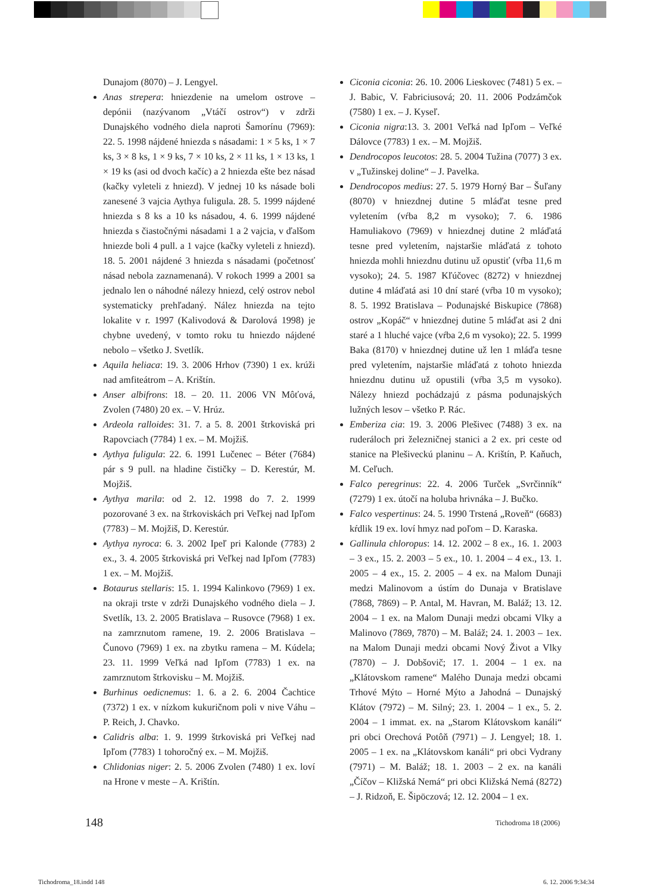Dunajom (8070) – J. Lengyel.
Anas strepera: hniezdenie na umelom ostrove – depónii (nazývanom „Vtáčí ostrov“) v zdrži Dunajského vodného diela naproti Šamorínu (7969): 22. 5. 1998 nájdené hniezda s násadami: 1 × 5 ks, 1 × 7 ks, 3 × 8 ks, 1 × 9 ks, 7 × 10 ks, 2 × 11 ks, 1 × 13 ks, 1 × 19 ks (asi od dvoch kačíc) a 2 hniezda ešte bez násad (kačky vyleteli z hniezd). V jednej 10 ks násade boli zanesené 3 vajcia Aythya fuligula. 28. 5. 1999 nájdené hniezda s 8 ks a 10 ks násadou, 4. 6. 1999 nájdené hniezda s čiastočnými násadami 1 a 2 vajcia, v ďalšom hniezde boli 4 pull. a 1 vajce (kačky vyleteli z hniezd). 18. 5. 2001 nájdené 3 hniezda s násadami (početnosť násad nebola zaznamenaná). V rokoch 1999 a 2001 sa jednalo len o náhodné nálezy hniezd, celý ostrov nebol systematicky prehľadaný. Nález hniezda na tejto lokalite v r. 1997 (Kalivodová & Darolová 1998) je chybne uvedený, v tomto roku tu hniezdo nájdené nebolo – všetko J. Svetlík.
Aquila heliaca: 19. 3. 2006 Hrhov (7390) 1 ex. krúži nad amfiteátrom – A. Krištín.
Anser albifrons: 18. – 20. 11. 2006 VN Môťová, Zvolen (7480) 20 ex. – V. Hrúz.
Ardeola ralloides: 31. 7. a 5. 8. 2001 štrkoviská pri Rapovciach (7784) 1 ex. – M. Mojžiš.
Aythya fuligula: 22. 6. 1991 Lučenec – Béter (7684) pár s 9 pull. na hladine čističky – D. Kerestúr, M. Mojžiš.
Aythya marila: od 2. 12. 1998 do 7. 2. 1999 pozorované 3 ex. na štrkoviskách pri Veľkej nad Ipľom (7783) – M. Mojžiš, D. Kerestúr.
Aythya nyroca: 6. 3. 2002 Ipeľ pri Kalonde (7783) 2 ex., 3. 4. 2005 štrkoviská pri Veľkej nad Ipľom (7783) 1 ex. – M. Mojžiš.
Botaurus stellaris: 15. 1. 1994 Kalinkovo (7969) 1 ex. na okraji trste v zdrži Dunajského vodného diela – J. Svetlík, 13. 2. 2005 Bratislava – Rusovce (7968) 1 ex. na zamrznutom ramene, 19. 2. 2006 Bratislava – Čunovo (7969) 1 ex. na zbytku ramena – M. Kúdela; 23. 11. 1999 Veľká nad Ipľom (7783) 1 ex. na zamrznutom štrkovisku – M. Mojžiš.
Burhinus oedicnemus: 1. 6. a 2. 6. 2004 Čachtice (7372) 1 ex. v nízkom kukuričnom poli v nive Váhu – P. Reich, J. Chavko.
Calidris alba: 1. 9. 1999 štrkoviská pri Veľkej nad Ipľom (7783) 1 tohoročný ex. – M. Mojžiš.
Chlidonias niger: 2. 5. 2006 Zvolen (7480) 1 ex. loví na Hrone v meste – A. Krištín.
Ciconia ciconia: 26. 10. 2006 Lieskovec (7481) 5 ex. – J. Babic, V. Fabriciusová; 20. 11. 2006 Podzámčok (7580) 1 ex. – J. Kyseľ.
Ciconia nigra:13. 3. 2001 Veľká nad Ipľom – Veľké Dálovce (7783) 1 ex. – M. Mojžiš.
Dendrocopos leucotos: 28. 5. 2004 Tužina (7077) 3 ex. v „Tužinskej doline“ – J. Pavelka.
Dendrocopos medius: 27. 5. 1979 Horný Bar – Šuľany (8070) v hniezdnej dutine 5 mláďat tesne pred vyletením (vŕba 8,2 m vysoko); 7. 6. 1986 Hamuliakovo (7969) v hniezdnej dutine 2 mláďatá tesne pred vyletením, najstaršie mláďatá z tohoto hniezda mohli hniezdnu dutinu už opustiť (vŕba 11,6 m vysoko); 24. 5. 1987 Kľúčovec (8272) v hniezdnej dutine 4 mláďatá asi 10 dní staré (vŕba 10 m vysoko); 8. 5. 1992 Bratislava – Podunajské Biskupice (7868) ostrov „Kopáč“ v hniezdnej dutine 5 mláďat asi 2 dni staré a 1 hluché vajce (vŕba 2,6 m vysoko); 22. 5. 1999 Baka (8170) v hniezdnej dutine už len 1 mláďa tesne pred vyletením, najstaršie mláďatá z tohoto hniezda hniezdnu dutinu už opustili (vŕba 3,5 m vysoko). Nálezy hniezd pochádzajú z pásma podunajských lužných lesov – všetko P. Rác.
Emberiza cia: 19. 3. 2006 Plešivec (7488) 3 ex. na ruderáloch pri železničnej stanici a 2 ex. pri ceste od stanice na Plešiveckú planinu – A. Krištín, P. Kaňuch, M. Ceľuch.
Falco peregrinus: 22. 4. 2006 Turček „Svrčinník“ (7279) 1 ex. útočí na holuba hrivnáka – J. Bučko.
Falco vespertinus: 24. 5. 1990 Trstená „Roveň“ (6683) kŕdlik 19 ex. loví hmyz nad poľom – D. Karaska.
Gallinula chloropus: 14. 12. 2002 – 8 ex., 16. 1. 2003 – 3 ex., 15. 2. 2003 – 5 ex., 10. 1. 2004 – 4 ex., 13. 1. 2005 – 4 ex., 15. 2. 2005 – 4 ex. na Malom Dunaji medzi Malinovom a ústím do Dunaja v Bratislave (7868, 7869) – P. Antal, M. Havran, M. Baláž; 13. 12. 2004 – 1 ex. na Malom Dunaji medzi obcami Vlky a Malinovo (7869, 7870) – M. Baláž; 24. 1. 2003 – 1ex. na Malom Dunaji medzi obcami Nový Život a Vlky (7870) – J. Dobšovič; 17. 1. 2004 – 1 ex. na „Klátovskom ramene“ Malého Dunaja medzi obcami Trhové Mýto – Horné Mýto a Jahodná – Dunajský Klátov (7972) – M. Silný; 23. 1. 2004 – 1 ex., 5. 2. 2004 – 1 immat. ex. na „Starom Klátovskom kanáli“ pri obci Orechová Potôň (7971) – J. Lengyel; 18. 1. 2005 – 1 ex. na „Klátovskom kanáli“ pri obci Vydrany (7971) – M. Baláž; 18. 1. 2003 – 2 ex. na kanáli „Číčov – Kližská Nemá“ pri obci Kližská Nemá (8272) – J. Ridzoň, E. Šipöczová; 12. 12. 2004 – 1 ex.
148 Tichodroma 18 (2006)
Tichodroma_18.indd 148 6. 12. 2006 9:34:34